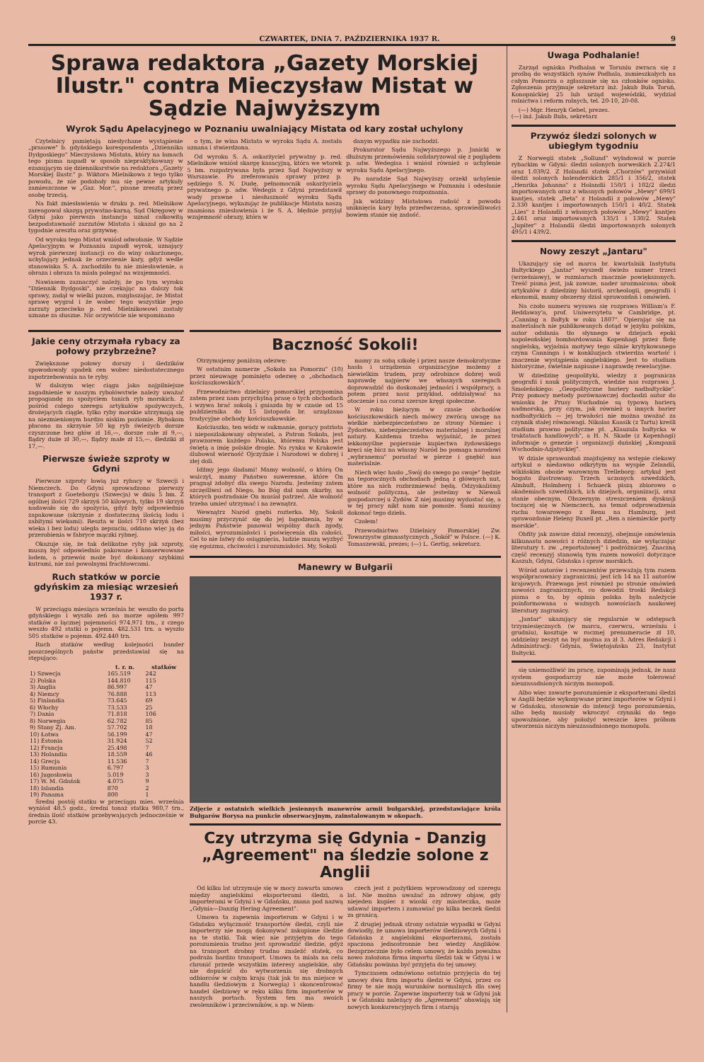CZWARTEK, DNIA 7. PAŹDZIERNIKA 1937 R. 9
Sprawa redaktora „Gazety Morskiej Ilustr." contra Mieczysław Mistat w Sądzie Najwyższym
Wyrok Sądu Apelacyjnego w Poznaniu uwalniający Mistata od kary został uchylony
Czytelnicy pamiętają niesłychane wystąpienie „prasowe" b. gdyńskiego korespondenta „Dziennika Bydgoskiego" Mieczysława Mistata, który na łamach tego pisma napadł w sposób niepraktykowany w ezanującym się dziennikarstwie na redaktora „Gazety Morskiej Ilustr." p. Wiktora Mielnikowa z tego tylko powodu, że nie podobały mu się pewne artykuły zamieszczone w „Gaz. Mor.", pisane zresztą przez osobę trzecią.
Na fakt zniesławienia w druku p. red. Mielnikow zareagował skargą prywatno-karną. Sąd Okręgowy w Gdyni jako pierwsza instancja uznał całkowitą bezpodstawność zarzutów Mistata i skazał go na 2 tygodnie aresztu oraz grzywnę.
Od wyroku tego Mistat wniósł odwołanie. W Sądzie Apelacyjnym w Poznaniu zapadł wyrok, uznający wyrok pierwszej instancji co do winy oskarżonego, uchylający jednak że orzeczenie kary, gdyż wedle stanowiska S. A. zachodziło tu nie zniesławienie, a obraza i obraza ta miała polegać na wzajemności.
Nawiasem zaznaczyć należy, że po tym wyroku "Dziennik Bydgoski", nie czekając na dalszy tok sprawy, zadął w wielki puzon, rozgłaszając, że Mistat sprawę wygrał i że wobec tego wszystkie jego zarzuty przeciwko p. red. Mielnikowowi zostały uznane za słuszne. Nic oczywiście nie wspominano
o tym, że wina Mistata w wyroku Sądu A. została uznana i stwierdzona.
Od wyroku S. A. oskarżyciel prywatny p. red. Mielnikow wniósł skargę kasacyjną, która we wtorek 5 bm. rozpatrywana była przez Sąd Najwyższy w Warszawie. Po zreferowaniu sprawy przez p. sędziego S. N. Dudę, pełnomocnik oskarżyciela prywatnego p. adw. Wedegis z Gdyni przedstawił wady prawne i niesłuszność wyroku Sądu Apelacyjnego, wykazując że publikacje Mistata noszą znamiona zniesławienia i że S. A. błędnie przyjął wzajemność obrazy, która w
danym wypadku nie zachodzi.
Prokurator Sądu Najwyższego p. Janicki w dłuższym przemówieniu solidaryzował się z poglądem p. adw. Wedegisa i wniósł również o uchylenie wyroku Sądu Apelacyjnego.
Po naradzie Sąd Najwyższy orzekł uchylenie wyroku Sądu Apelacyjnego w Poznaniu i odesłanie sprawy do ponownego rozpoznania.
Jak widzimy Mistatowa radość z powodu uniknięcia kary była przedwczesna, sprawiedliwości bowiem stanie się zadość.
Jakie ceny otrzymała rybacy za połowy przybrzeżne?
Zwiększone połowy dorszy i śledzików spowodowały spadek cen wobec niedostatecznego zapotrzebowania na te ryby.
W dalszym więc ciągu jako najpilniejsze zagadnienie w naszym rybołówstwie należy uważać propagandę za spożyciem tanich ryb morskich. Z pośród całego szeregu artykułów spożywczych, drożejących ciągle, tylko ryby morskie utrzymują się na niezmienionym bardzo niskim poziomie. Rybakom płacono za skrzynie 50 kg ryb świeżych dorsze czyszczone bez głów zł 16,—, dorsze całe zł 9,—, flądry duże zł 30,—, flądry małe zł 15,—, śledziki zł 17,—.
Pierwsze świeże szproty w Gdyni
Pierwsze szproty łowią już rybacy w Szwecji i Niemczech. Do Gdyni sprowadzono pierwszy transport z Goeteborgu (Szwecja) w dniu 5 bm. Z ogólnej ilości 729 skrzyń 50 kilowych, tylko 19 skrzyń nadawało się do spożycia, gdyż były odpowiednio zapakowane (skrzynie z dostateczną ilością lodu i zabitymi wiekami). Reszta w ilości 710 skrzyń (bez wieka i bez lodu) uległa zepsuciu, oddano więc ją do przerobienia w fabryce mączki rybnej.
Okazuje się, że tak delikatne ryby jak szproty, muszą być odpowiednio pakowane i konserwowane lodem, a przewóz może być dokonany szybkimi kutrami, nie zaś powolnymi frachtowcami.
Ruch statków w porcie gdyńskim za miesiąc wrzesień 1937 r.
W przeciągu miesiąca września br. weszło do portu gdyńskiego i wyszło zeń na morze ogółem 997 statków o łącznej pojemności 974.971 trn., z czego weszło 492 statki o pojemn. 482.531 trn. a wyszło 505 statków o pojemn. 492.440 trn.
Ruch statków według kolejności bander poszczególnych państw przedstawiał się na stępująco:
| | t. r. n. | statków |
| --- | --- | --- |
| 1) Szwecja | 165.519 | 242 |
| 2) Polska | 144.810 | 115 |
| 3) Anglia | 86.997 | 47 |
| 4) Niemcy | 76.888 | 113 |
| 5) Finlandia | 73.645 | 69 |
| 6) Włochy | 73.533 | 25 |
| 7) Dania | 71.818 | 106 |
| 8) Norwegia | 62.782 | 85 |
| 9) Stany Zj. Am. | 57.702 | 18 |
| 10) Łotwa | 56.199 | 47 |
| 11) Estonia | 31.924 | 52 |
| 12) Francja | 25.498 | 7 |
| 13) Holandia | 18.559 | 46 |
| 14) Grecja | 11.536 | 7 |
| 15) Rumunia | 6.797 | 3 |
| 16) Jugosławia | 5.019 | 3 |
| 17) W. M. Gdańsk | 4.075 | 9 |
| 18) Islandia | 870 | 2 |
| 19) Panama | 800 | 1 |
Średni postój statku w przeciągu mies. września wyniósł 48,5 godz., średni tonaż statku 980,7 trn., średnia ilość statków przebywających jednocześnie w porcie 43.
Baczność Sokoli!
Otrzymujemy poniższą odezwę:
W ostatnim numerze „Sokoła na Pomorzu" (10) przez nieuwagę pominięto odezwę o „obchodach kościuszkowskich".
Przewodnictwo dzielnicy pomorskiej przypomina zatem przez nam przychylną prasę o tych obchodach i wzywa brać sokolą i gniazda by w czasie od 15 października do 15 listopada br. urządzano tradycyjne obchody kościuszkowskie.
Kościuszko, ten wódz w sukmanie, gorący patriota i nieposzlakowany obywatel, a Patron Sokoła, jest prawzorem każdego Polaka, któremu Polska jest świętą a imię polskie drogie. Na rynku w Krakowie ślubował wierność Ojczyźnie i Narodowi w dobrej i złej doli.
Idźmy jego śladami! Mamy wolność, o którą On walczył, mamy Państwo suwerenne, które On pragnął zdobyć dla swego Narodu. Jesteśmy zatem szczęśliwsi od Niego, bo Bóg dał nam skarby, na których postradanie On musiał patrzeć. Ale wolność trzeba umieć utrzymać i na zewnątrz.
Wewnątrz Naród gnębi rozterka. My, Sokoli musimy przyczynić się do jej łagodzenia, by w jednym Państwie panował wspólny duch zgody, miłości, wyrozumiałości i poświęcenia dla całości. Cel to nie łatwy do osiągnięcia, ludzie muszą wyzbyć się egoizmu, chciwości i zarozumiałości. My, Sokoli
mamy za sobą szkołę i przez nasze demokratyczne hasła i urządzenia organizacyjne możemy z niewielkim trudem, przy odrobince dobrej woli naprawdę najpierw we własnych szeregach doprowadzić do doskonałej jedności i współpracy, a potem przez nasz przykład, oddziaływać na otoczenie i na coraz szersze kręgi społeczne.
W roku bieżącym w czasie obchodów kościuszkowskich niech mówcy zwrócą uwagę na wielkie niebezpieczeństwo ze strony Niemiec i Żydostwa, niebezpieczeństwo materialnej i moralnej natury. Każdemu trzeba wyjaśnić, że przez lekkomyślne popieranie kupiectwa żydowskiego kręci się bicz na własny Naród bo pomaga narodowi „wybranemu" porastać w pierze i gnębić nas materialnie.
Niech więc hasło „Swój do swego po swoje" będzie na tegorocznych obchodach jedną z głównych nut, które na nich rozbrzmiewać będą. Odzyskaliśmy wolność polityczną, ale jesteśmy w Niewoli gospodarczej u Żydów. Z niej musimy wydostać się, a w tej pracy nikt nam nie pomoże. Sami musimy dokonać tego dzieła.
Czołem!
Przewodnictwo Dzielnicy Pomorskiej Zw. Towarzystw gimnastycznych „Sokół" w Polsce. (—) K. Tomaszewski, prezes; (—) L. Gertig, sekretarz.
Manewry w Bułgarii
Zdjęcie z ostatnich wielkich jesiennych manewrów armii bułgarskiej, przedstawiające króla Bułgarów Borysa na punkcie obserwacyjnym, zainstalowanym w okopach.
Czy utrzyma się Gdynia - Danzig „Agreement" na śledzie solone z Anglii
Od kilku lat utrzymuje się w mocy zawarta umowa między angielskimi eksporterami śledzi, a importerami w Gdyni i w Gdańsku, znana pod nazwą „Gdynia—Danzig Hering Agreement".
Umowa ta zapewnia importerom w Gdyni i w Gdańsku wyłączność transportów śledzi, czyli nie importerzy nie mogą dokonywać zakupione śledzie na te statki. Tak więc nie przyjętym do tego porozumienia trudno jest sprowadzić śledzie, gdyż na transport drobny trudno znaleźć statek, co podraża bardzo transport. Umowa ta miała na celu chronić przede wszystkim interesy angielskie, aby nie dopuścić do wytworzenia się drobnych odbiorców w całym kraju (tak jak to ma miejsce w handlu śledziowym z Norwegią) i skoncentrować handel śledziowy w ręku kilku firm importerów w naszych portach. System ten ma swoich zwolenników i przeciwników, a np. w Niem-
czech jest z pożytkiem wprowadzony od szeregu lat. Nie można uważać za zdrowy objaw, gdy niejeden kupiec z wioski czy miasteczka, może udawać importera i zamawiać po kilka beczek śledzi za granicą.
Z drugiej jednak strony ostatnie wypadki w Gdyni dowiodły, że umowa importerów śledziowych Gdyni i Gdańska z angielskimi eksporterami, została spaczona jednostronnie bez wiedzy Anglików. Bezsprzecznie było celem umowy, że każda poważna nowo założona firma importu śledzi tak w Gdyni i w Gdańsku powinna być przyjęta do tej umowy.
Tymczasem odmówiono ostatnio przyjęcia do tej umowy dwu firm importu śledzi w Gdyni, przez co firmy te nie mają warunków normalnych dla swej pracy w porcie. Zapewne importerzy tak w Gdyni jak i w Gdańsku należący do „Agreement" obawiają się nowych konkurencyjnych firm i starają
Uwaga Podhalanie!
Zarząd ogniska Podhalan w Toruniu zwraca się z prośbą do wszystkich synów Podhala, zamieszkałych na całym Pomorzu o zgłaszanie się na członków ogniska. Zgłoszenia przyjmuje sekretarz inż. Jakub Buła Toruń, Konopnickiej 25 lub urząd wojewódzki, wydział rolnictwa i reform rolnych, tel. 20-10, 20-08.
(—) Mgr. Henryk Gebel, prezes.
(—) inż. Jakub Buła, sekretarz
Przywóz śledzi solonych w ubiegłym tygodniu
Z Norwegii statek „Sollund" wyładował w porcie rybackim w Gdyni: śledzi solonych norweskich 2.274/1 oraz 1.039/2. Z Holandii statek „Chorzów" przywiózł śledzi solonych holenderskich 285/1 i 356/2, statek „Henrika Johanna" z Holandii 150/1 i 102/2 śledzi importowanych oraz z własnych połowów „Mewy" 699/1 kantjes, statek „Beta" z Holandii z połowów „Mewy" 2.330 kantjes i importowanych 150/1 i 40/2. Statek „Lies" z Holandii z własnych połowów „Mewy" kantjes 2.461 oraz importowanych 135/1 i 130/2. Statek „Jupiter" z Holandii śledzi importowanych solonych 495/1 i 439/2.
Nowy zeszyt „Jantaru"
Ukazujący się od marca br. kwartalnik Instytutu Bałtyckiego „Jantar" wyszedł świeżo numer trzeci (wrześniowy), w rozmiarach znacznie powiększonych. Treść pisma jest, jak zawsze, nader urozmaicona: obok artykułów z dziedziny historii, archeologii, geografii i ekonomii, mamy obszerny dział sprawozdań i omówień.
Na czoło numeru wysuwa się rozprawa William'a F. Reddaway'a, prof. Uniwersytetu w Cambridge, pt. „Canning a Bałtyk w roku 1807". Opierając się na materiałach nie publikowanych dotąd w języku polskim, autor odsłania tło słynnego w dziejach epoki napoleońskiej bombardowania Kopenhagi przez flotę angielską, wyjaśnia motywy tego silnie krytykowanego czynu Canninga i w konkluzjach stwierdza wartość i znaczenie wystąpienia angielskiego. Jest to studium historyczne, świetnie napisane i naprawdę rewelacyjne.
W dziedzinę geopolityki, wiedzy z pogranicza geografii i nauk politycznych, wiedzie nas rozprawa J. Smoleńskiego: „Geopolityczne bariery nadbałtyckie". Przy pomocy metody porównawczej dochodzi autor do wniosku że Prusy Wschodnie są typową barierą nadmorską, przy czym, jak również u innych barier nadbałtyckich — jej trwałości nie można uważać za czynnik stałej równowagi. Nikolas Kaasik (z Tartu) kreśli studium prawno polityczne pt. „Klauzula bałtycka w traktatach handlowych", a H. N. Skade (z Kopenhagi) informuje o genezie i organizacji duńskiej „Kompanii Wschodnio-Azjatyckiej".
W dziale sprawozdań znajdujemy na wstępie ciekawy artykuł o niedawno odkrytym na wyspie Zelandii, wikińskim obozie warownym Trelleborg: artykuł jest bogato ilustrowany. Trzech uczonych szwedzkich, Almhult, Holmberg i Schueck piszą zbiorowo o akademiach szwedzkich, ich dziejach, organizacji, oraz stanie obecnym. Obszernym streszczeniem dyskusji toczącej się w Niemczech, na temat odprowadzenia ruchu towarowego z Renu na Hamburg, jest sprawozdanie Heleny Buxell pt. „Ren a niemieckie porty morskie".
Obfity jak zawsze dział recenzyj, obejmuje omówienia kilkunastu nowości z różnych dziedzin, nie wyłączając literatury t. zw. „reportażowej" i podróżniczej. Znaczną część recenzyj stanowią tym razem nowości dotyczące Kaszub, Gdyni, Gdańska i spraw morskich.
Wśród autorów i recenzentów przeważają tym razem współpracownicy zagraniczni; jest ich 14 na 11 autorów krajowych. Przewaga jest również po stronie omówień nowości zagranicznych, co dowodzi troski Redakcji pisma o to, by opinia polska była należycie poinformowana o ważnych nowościach naukowej literatury zagranicy.
„Jantar" ukazujący się regularnie w odstępach trzymiesięcznych (w marcu, czerwcu, wrześniu i grudniu), kosztuje w rocznej prenumeracie zł 10, oddzielny zeszyt na być można za zł 3. Adres Redakcji i Administracji: Gdynia, Świętojańska 23, Instytut Bałtycki.
się uniemożliwić im pracę, zapominają jednak, że nasz system gospodarczy nie może tolerować nieuzasadnionych niczym monopoli.
Albo więc zawarte porozumienie z eksporterami śledzi w Anglii będzie wykonywane przez importerów w Gdyni i w Gdańsku, stosownie do intencji tego porozumienia, albo będą musiały wkroczyć czynniki do tego upoważnione, aby położyć wreszcie kres próbom utworzenia niczym nieuzasadnionego monopolu.